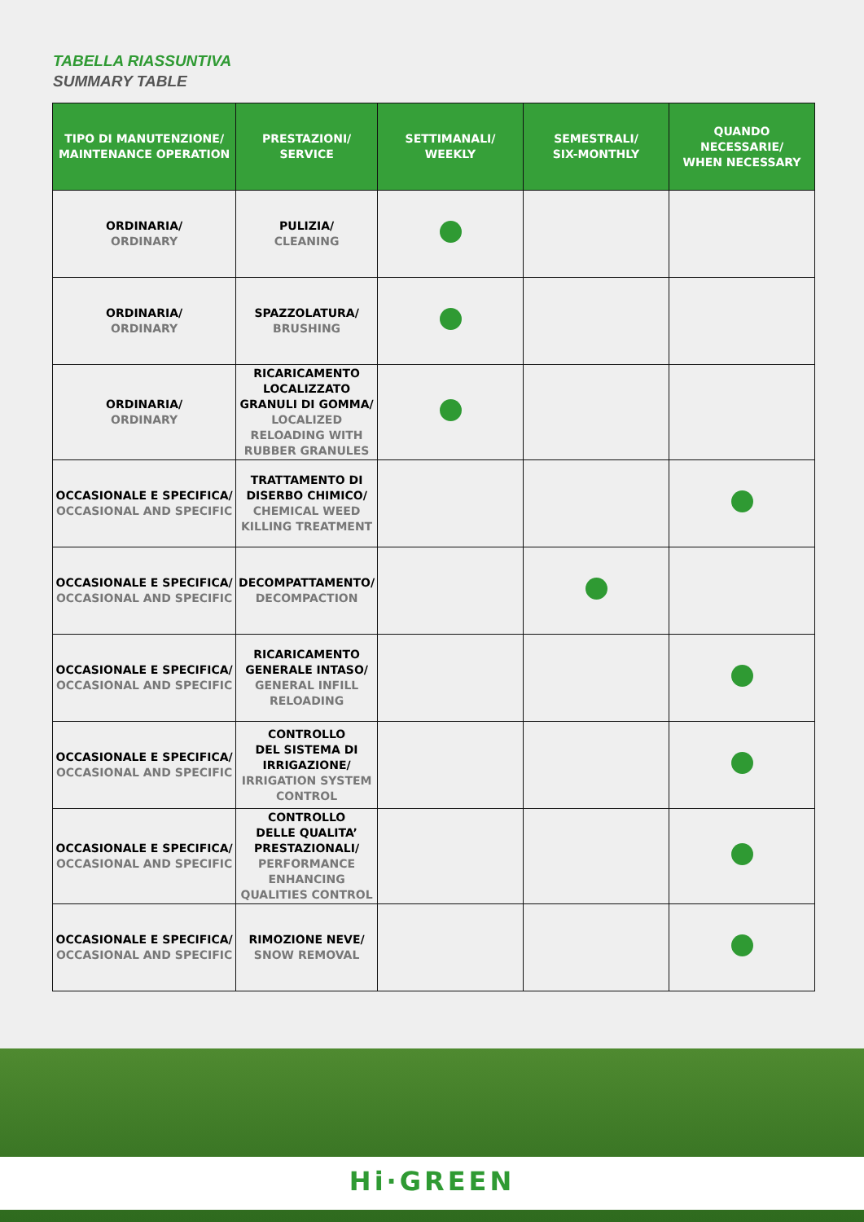TABELLA RIASSUNTIVA
SUMMARY TABLE
| TIPO DI MANUTENZIONE/ MAINTENANCE OPERATION | PRESTAZIONI/ SERVICE | SETTIMANALI/ WEEKLY | SEMESTRALI/ SIX-MONTHLY | QUANDO NECESSARIE/ WHEN NECESSARY |
| --- | --- | --- | --- | --- |
| ORDINARIA/ ORDINARY | PULIZIA/ CLEANING | | | |
| ORDINARIA/ ORDINARY | SPAZZOLATURA/ BRUSHING | | | |
| ORDINARIA/ ORDINARY | RICARICAMENTO LOCALIZZATO GRANULI DI GOMMA/ LOCALIZED RELOADING WITH RUBBER GRANULES | | | |
| OCCASIONALE E SPECIFICA/ OCCASIONAL AND SPECIFIC | TRATTAMENTO DI DISERBO CHIMICO/ CHEMICAL WEED KILLING TREATMENT | | | |
| OCCASIONALE E SPECIFICA/ OCCASIONAL AND SPECIFIC | DECOMPATTAMENTO/ DECOMPACTION | | | |
| OCCASIONALE E SPECIFICA/ OCCASIONAL AND SPECIFIC | RICARICAMENTO GENERALE INTASO/ GENERAL INFILL RELOADING | | | |
| OCCASIONALE E SPECIFICA/ OCCASIONAL AND SPECIFIC | CONTROLLO DEL SISTEMA DI IRRIGAZIONE/ IRRIGATION SYSTEM CONTROL | | | |
| OCCASIONALE E SPECIFICA/ OCCASIONAL AND SPECIFIC | CONTROLLO DELLE QUALITA’ PRESTAZIONALI/ PERFORMANCE ENHANCING QUALITIES CONTROL | | | |
| OCCASIONALE E SPECIFICA/ OCCASIONAL AND SPECIFIC | RIMOZIONE NEVE/ SNOW REMOVAL | | | |
Hi·GREEN